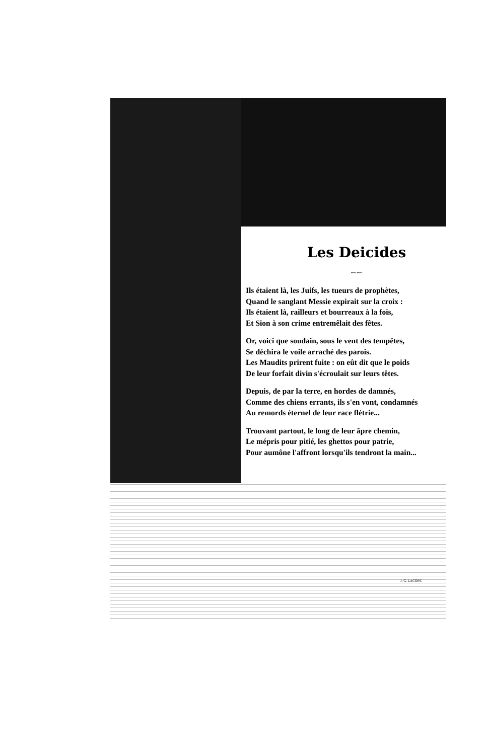Les Deicides
〰〰
Ils étaient là, les Juifs, les tueurs de prophètes,
Quand le sanglant Messie expirait sur la croix :
Ils étaient là, railleurs et bourreaux à la fois,
Et Sion à son crime entremêlait des fêtes.
Or, voici que soudain, sous le vent des tempêtes,
Se déchira le voile arraché des parois.
Les Maudits prirent fuite : on eût dit que le poids
De leur forfait divin s'écroulait sur leurs têtes.
Depuis, de par la terre, en hordes de damnés,
Comme des chiens errants, ils s'en vont, condamnés
Au remords éternel de leur race flétrie...
Trouvant partout, le long de leur âpre chemin,
Le mépris pour pitié, les ghettos pour patrie,
Pour aumône l'affront lorsqu'ils tendront la main...
J. G. LACOPE